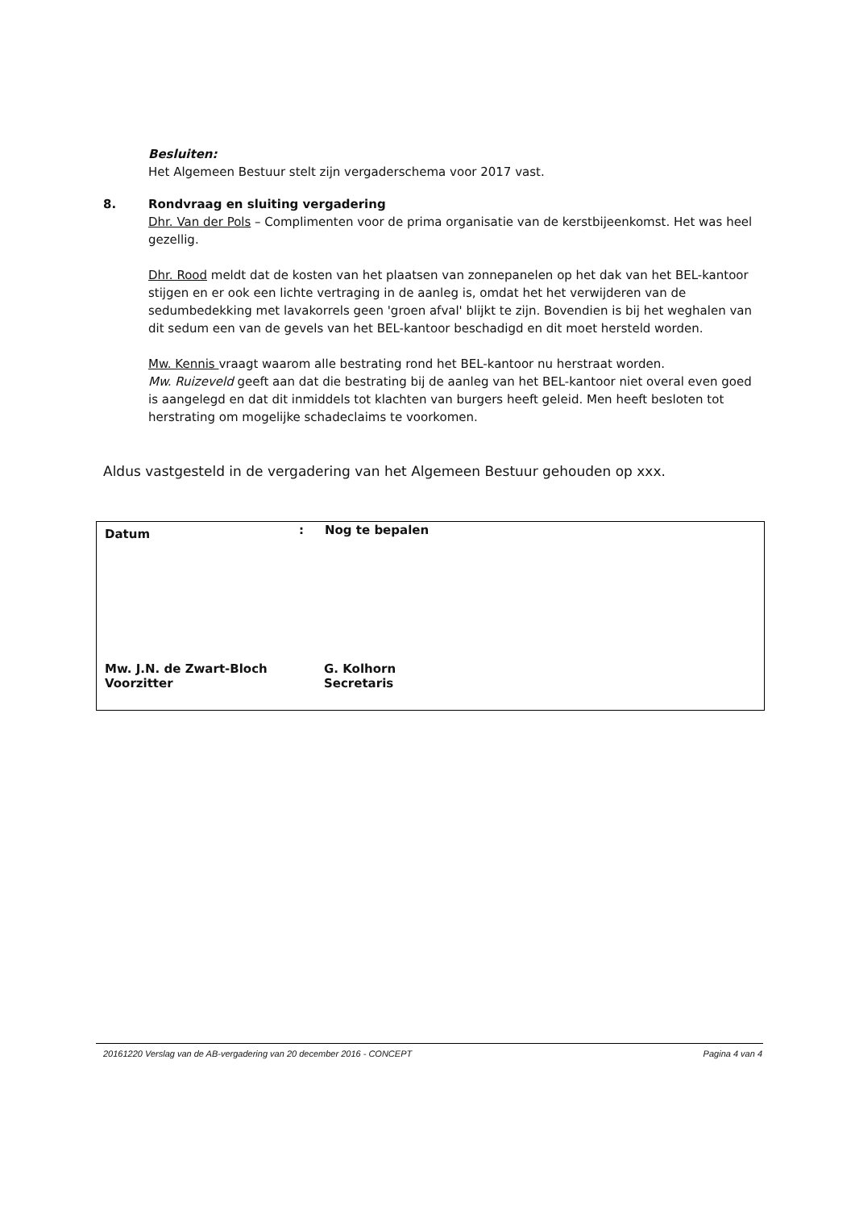Besluiten:
Het Algemeen Bestuur stelt zijn vergaderschema voor 2017 vast.
8. Rondvraag en sluiting vergadering
Dhr. Van der Pols – Complimenten voor de prima organisatie van de kerstbijeenkomst. Het was heel gezellig.
Dhr. Rood meldt dat de kosten van het plaatsen van zonnepanelen op het dak van het BEL-kantoor stijgen en er ook een lichte vertraging in de aanleg is, omdat het het verwijderen van de sedumbedekking met lavakorrels geen 'groen afval' blijkt te zijn. Bovendien is bij het weghalen van dit sedum een van de gevels van het BEL-kantoor beschadigd en dit moet hersteld worden.
Mw. Kennis vraagt waarom alle bestrating rond het BEL-kantoor nu herstraat worden.
Mw. Ruizeveld geeft aan dat die bestrating bij de aanleg van het BEL-kantoor niet overal even goed is aangelegd en dat dit inmiddels tot klachten van burgers heeft geleid. Men heeft besloten tot herstrating om mogelijke schadeclaims te voorkomen.
Aldus vastgesteld in de vergadering van het Algemeen Bestuur gehouden op xxx.
| Datum | : | Nog te bepalen | |
| Mw. J.N. de Zwart-Bloch Voorzitter | | | G. Kolhorn Secretaris |
20161220 Verslag van de AB-vergadering van 20 december 2016 - CONCEPT Pagina 4 van 4